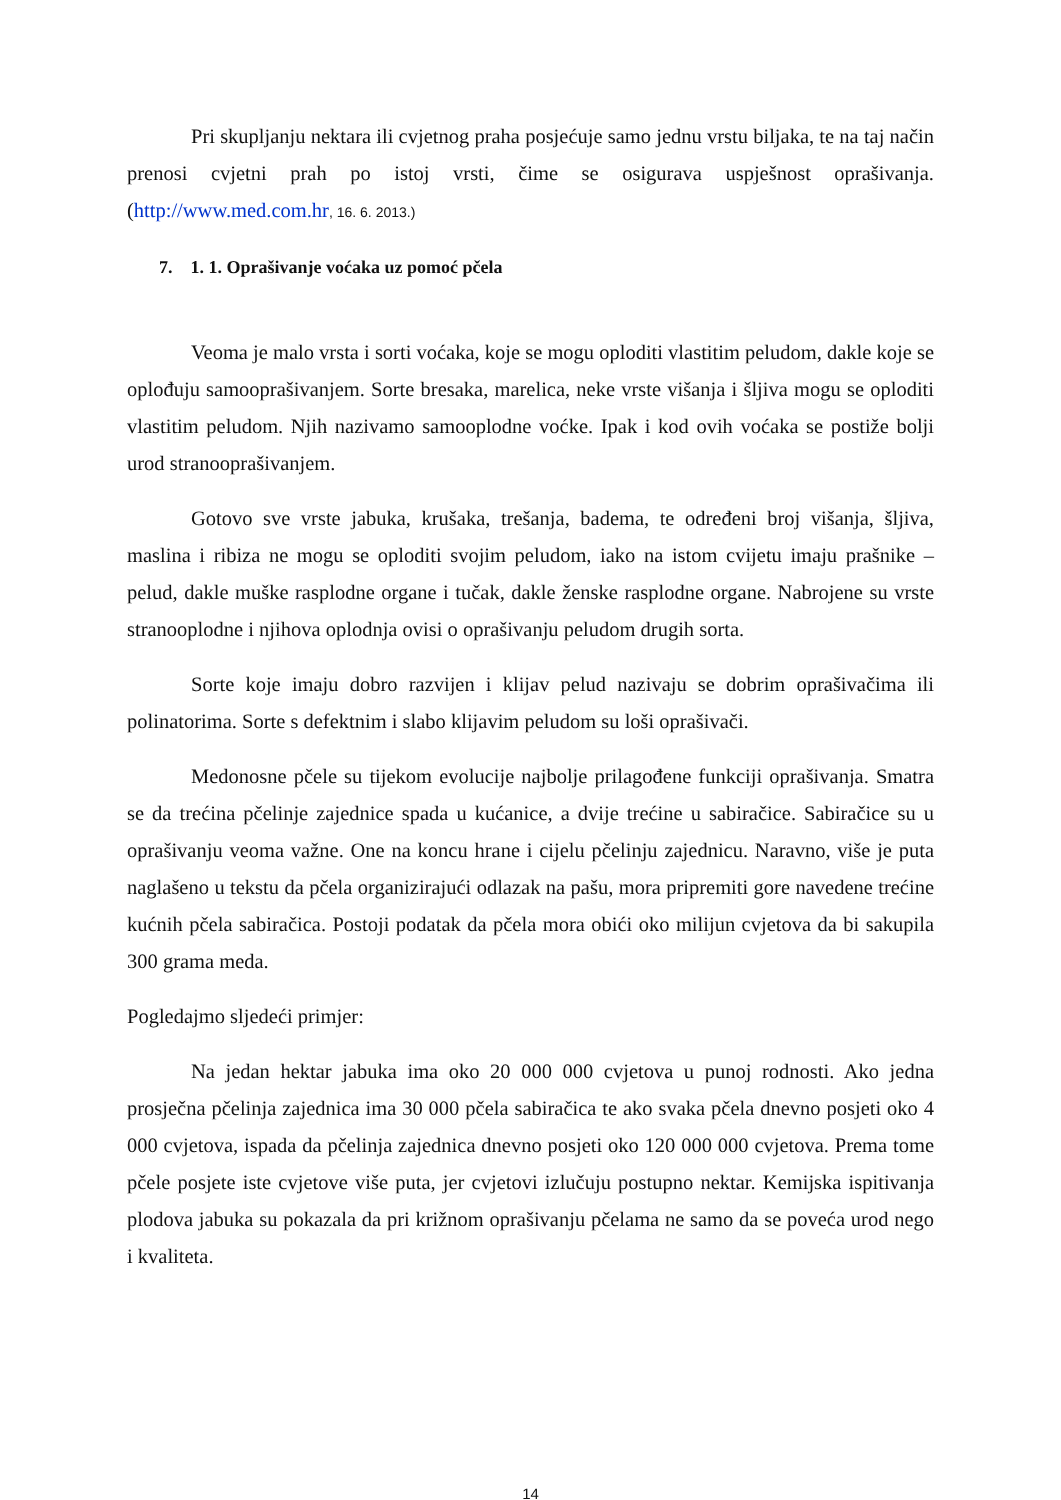Pri skupljanju nektara ili cvjetnog praha posjećuje samo jednu vrstu biljaka, te na taj način prenosi cvjetni prah po istoj vrsti, čime se osigurava uspješnost oprašivanja. (http://www.med.com.hr, 16. 6. 2013.)
7. 1. 1. Oprašivanje voćaka uz pomoć pčela
Veoma je malo vrsta i sorti voćaka, koje se mogu oploditi vlastitim peludom, dakle koje se oplođuju samooprašivanjem. Sorte bresaka, marelica, neke vrste višanja i šljiva mogu se oploditi vlastitim peludom. Njih nazivamo samooplodne voćke. Ipak i kod ovih voćaka se postiže bolji urod stranooprašivanjem.
Gotovo sve vrste jabuka, krušaka, trešanja, badema, te određeni broj višanja, šljiva, maslina i ribiza ne mogu se oploditi svojim peludom, iako na istom cvijetu imaju prašnike – pelud, dakle muške rasplodne organe i tučak, dakle ženske rasplodne organe. Nabrojene su vrste stranooplodne i njihova oplodnja ovisi o oprašivanju peludom drugih sorta.
Sorte koje imaju dobro razvijen i klijav pelud nazivaju se dobrim oprašivačima ili polinatorima. Sorte s defektnim i slabo klijavim peludom su loši oprašivači.
Medonosne pčele su tijekom evolucije najbolje prilagođene funkciji oprašivanja. Smatra se da trećina pčelinje zajednice spada u kućanice, a dvije trećine u sabiračice. Sabiračice su u oprašivanju veoma važne. One na koncu hrane i cijelu pčelinju zajednicu. Naravno, više je puta naglašeno u tekstu da pčela organizirajući odlazak na pašu, mora pripremiti gore navedene trećine kućnih pčela sabiračica. Postoji podatak da pčela mora obići oko milijun cvjetova da bi sakupila 300 grama meda.
Pogledajmo sljedeći primjer:
Na jedan hektar jabuka ima oko 20 000 000 cvjetova u punoj rodnosti. Ako jedna prosječna pčelinja zajednica ima 30 000 pčela sabiračica te ako svaka pčela dnevno posjeti oko 4 000 cvjetova, ispada da pčelinja zajednica dnevno posjeti oko 120 000 000 cvjetova. Prema tome pčele posjete iste cvjetove više puta, jer cvjetovi izlučuju postupno nektar. Kemijska ispitivanja plodova jabuka su pokazala da pri križnom oprašivanju pčelama ne samo da se poveća urod nego i kvaliteta.
14